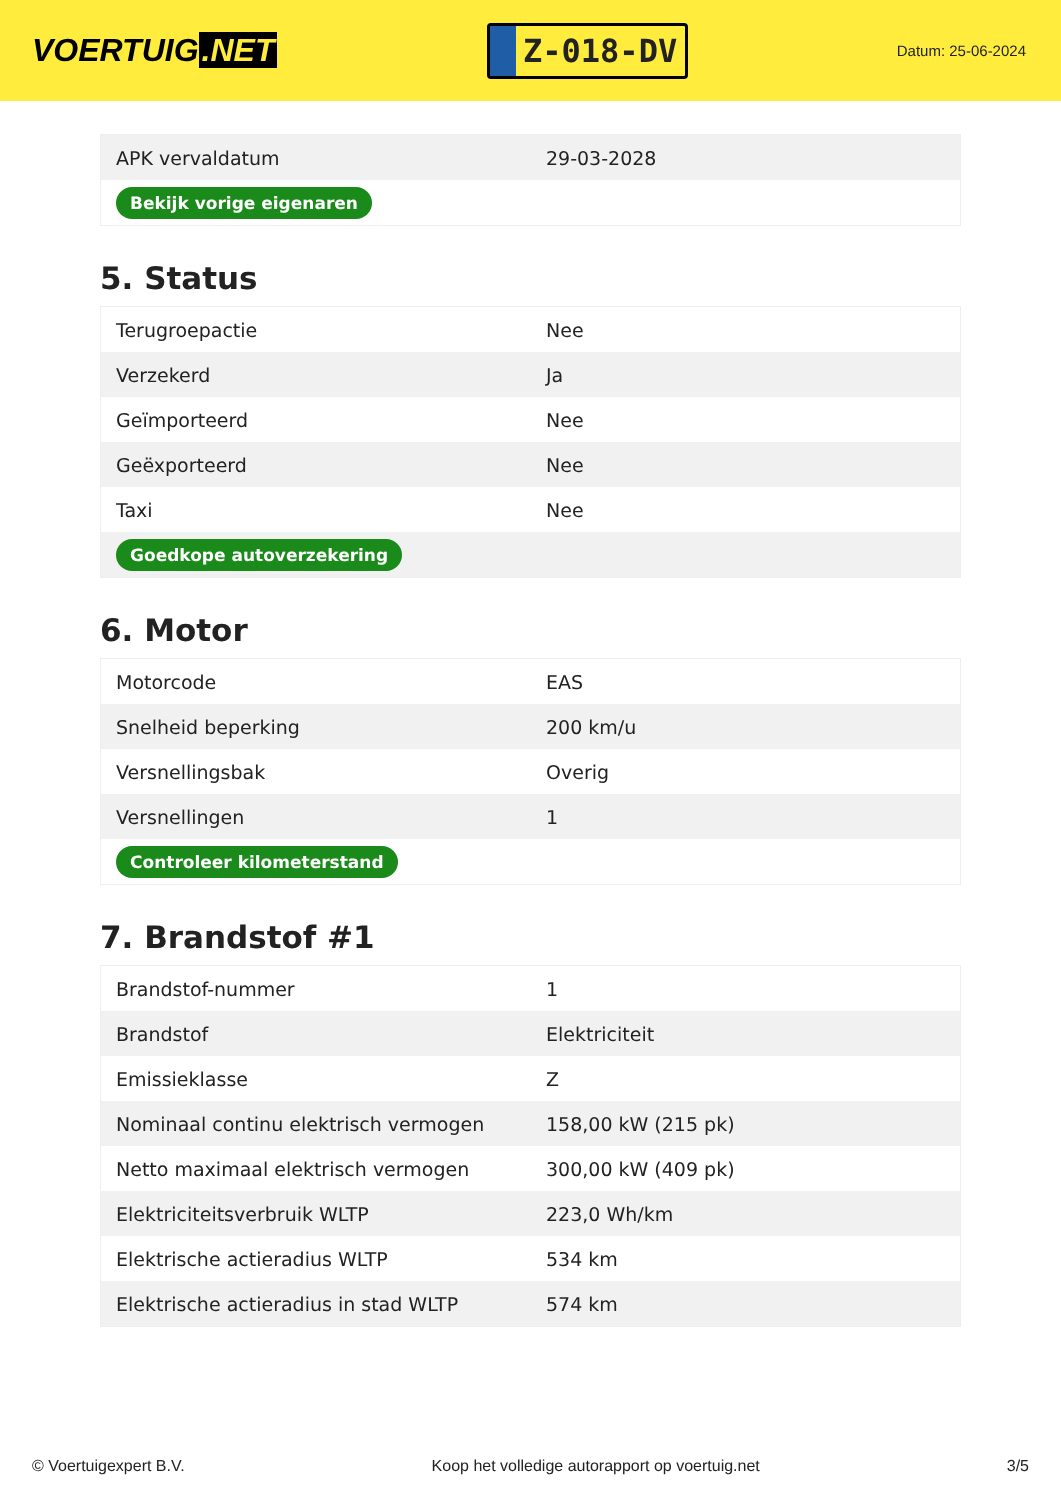VOERTUIG.NET
Z-018-DV
Datum: 25-06-2024
| APK vervaldatum | 29-03-2028 |
| Bekijk vorige eigenaren | |
5. Status
| Terugroepactie | Nee |
| Verzekerd | Ja |
| Geïmporteerd | Nee |
| Geëxporteerd | Nee |
| Taxi | Nee |
| Goedkope autoverzekering | |
6. Motor
| Motorcode | EAS |
| Snelheid beperking | 200 km/u |
| Versnellingsbak | Overig |
| Versnellingen | 1 |
| Controleer kilometerstand | |
7. Brandstof #1
| Brandstof-nummer | 1 |
| Brandstof | Elektriciteit |
| Emissieklasse | Z |
| Nominaal continu elektrisch vermogen | 158,00 kW (215 pk) |
| Netto maximaal elektrisch vermogen | 300,00 kW (409 pk) |
| Elektriciteitsverbruik WLTP | 223,0 Wh/km |
| Elektrische actieradius WLTP | 534 km |
| Elektrische actieradius in stad WLTP | 574 km |
© Voertuigexpert B.V. Koop het volledige autorapport op voertuig.net 3/5